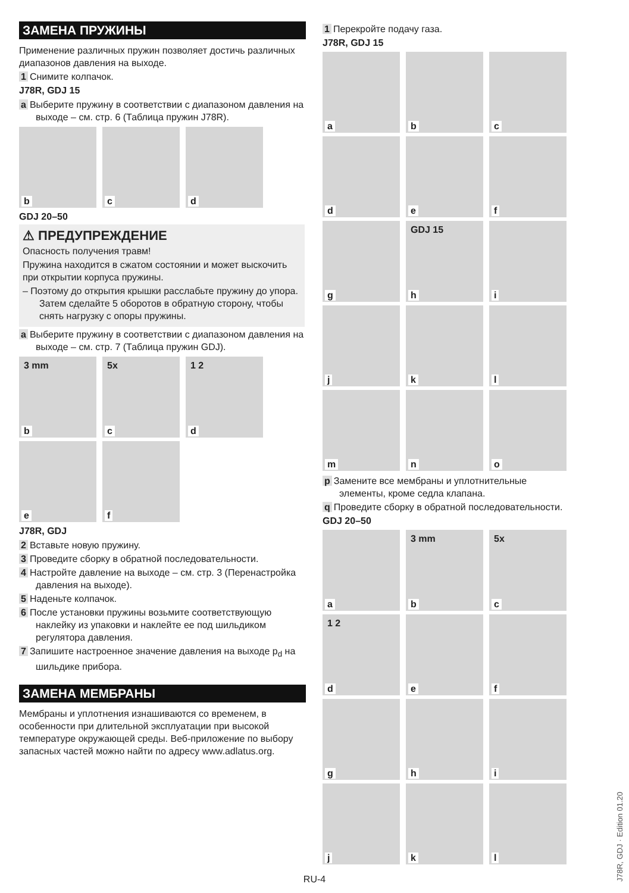ЗАМЕНА ПРУЖИНЫ
Применение различных пружин позволяет достичь различных диапазонов давления на выходе.
1 Снимите колпачок.
J78R, GDJ 15
a Выберите пружину в соответствии с диапазоном давления на выходе – см. стр. 6 (Таблица пружин J78R).
b
c
d
GDJ 20–50
⚠ ПРЕДУПРЕЖДЕНИЕ
Опасность получения травм!
Пружина находится в сжатом состоянии и может выскочить при открытии корпуса пружины.
– Поэтому до открытия крышки расслабьте пружину до упора. Затем сделайте 5 оборотов в обратную сторону, чтобы снять нагрузку с опоры пружины.
a Выберите пружину в соответствии с диапазоном давления на выходе – см. стр. 7 (Таблица пружин GDJ).
3 mm
b
5x
c
1 2
d
e
f
J78R, GDJ
2 Вставьте новую пружину.
3 Проведите сборку в обратной последовательности.
4 Настройте давление на выходе – см. стр. 3 (Перенастройка давления на выходе).
5 Наденьте колпачок.
6 После установки пружины возьмите соответствующую наклейку из упаковки и наклейте ее под шильдиком регулятора давления.
7 Запишите настроенное значение давления на выходе p<sub>d</sub> на шильдике прибора.
ЗАМЕНА МЕМБРАНЫ
Мембраны и уплотнения изнашиваются со временем, в особенности при длительной эксплуатации при высокой температуре окружающей среды. Веб-приложение по выбору запасных частей можно найти по адресу www.adlatus.org.
1 Перекройте подачу газа.
J78R, GDJ 15
a
b
c
d
e
f
g
GDJ 15
h
i
j
k
l
m
n
o
p Замените все мембраны и уплотнительные элементы, кроме седла клапана.
q Проведите сборку в обратной последовательности.
GDJ 20–50
a
3 mm
b
5x
c
1 2
d
e
f
g
h
i
j
k
l
RU-4
J78R, GDJ · Edition 01.20